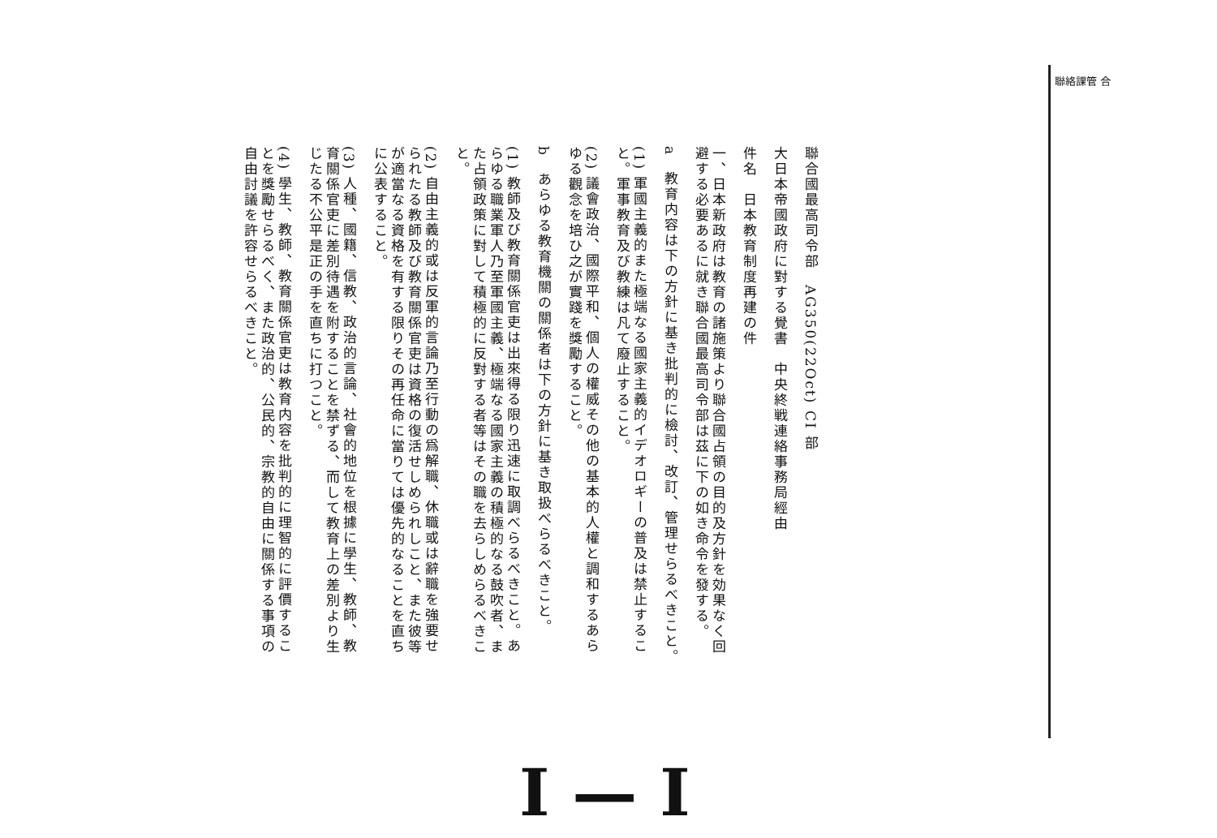聯絡課管 合
聯合國最高司令部　AG350(22Oct) CI 部
大日本帝國政府に對する覺書　中央終戦連絡事務局經由
件名　日本教育制度再建の件
一、日本新政府は教育の諸施策より聯合國占領の目的及方針を効果なく回避する必要あるに就き聯合國最高司令部は茲に下の如き命令を發する。
a　教育内容は下の方針に基き批判的に檢討、改訂、管理せらるべきこと。
(1) 軍國主義的また極端なる國家主義的イデオロギーの普及は禁止すること。軍事教育及び教練は凡て廢止すること。
(2) 議會政治、國際平和、個人の權威その他の基本的人權と調和するあらゆる觀念を培ひ之が實踐を獎勵すること。
b　あらゆる教育機關の關係者は下の方針に基き取扱べらるべきこと。
(1) 教師及び教育關係官吏は出來得る限り迅速に取調べらるべきこと。あらゆる職業軍人乃至軍國主義、極端なる國家主義の積極的なる鼓吹者、また占領政策に對して積極的に反對する者等はその職を去らしめらるべきこと。
(2) 自由主義的或は反軍的言論乃至行動の爲解職、休職或は辭職を強要せられたる教師及び教育關係官吏は資格の復活せしめられしこと、また彼等が適當なる資格を有する限りその再任命に當りては優先的なることを直ちに公表すること。
(3) 人種、國籍、信教、政治的言論、社會的地位を根據に學生、教師、教育關係官吏に差別待遇を附することを禁ずる、而して教育上の差別より生じたる不公平是正の手を直ちに打つこと。
(4) 學生、教師、教育關係官吏は教育内容を批判的に理智的に評價することを獎勵せらるべく、また政治的、公民的、宗教的自由に關係する事項の自由討議を許容せらるべきこと。
I — I